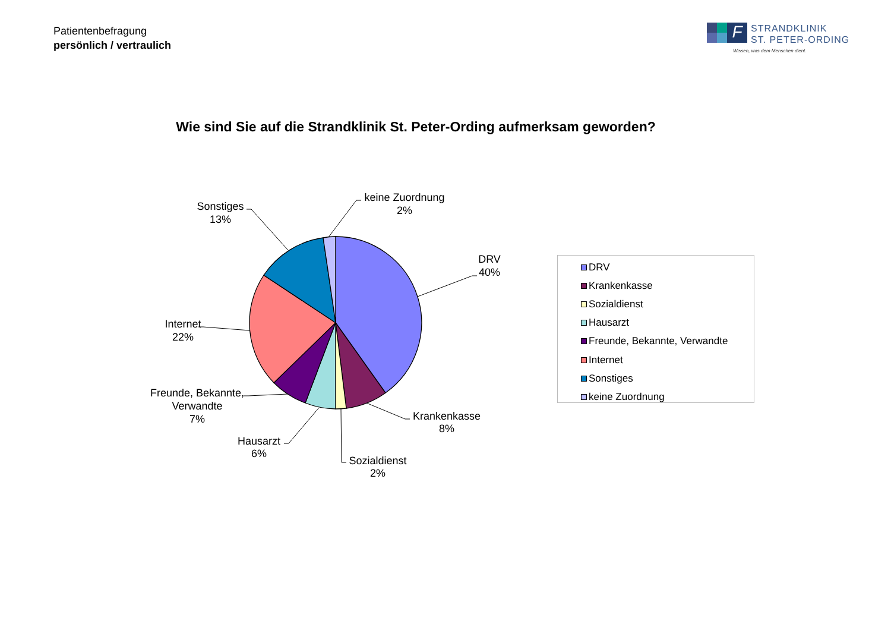Patientenbefragung
persönlich / vertraulich
F
STRANDKLINIK
ST. PETER-ORDING
Wissen, was dem Menschen dient.
Wie sind Sie auf die Strandklinik St. Peter-Ording aufmerksam geworden?
DRV
40%
Krankenkasse
8%
Sozialdienst
2%
Hausarzt
6%
Freunde, Bekannte,
Verwandte
7%
Internet
22%
Sonstiges
13%
keine Zuordnung
2%
DRV
Krankenkasse
Sozialdienst
Hausarzt
Freunde, Bekannte, Verwandte
Internet
Sonstiges
keine Zuordnung